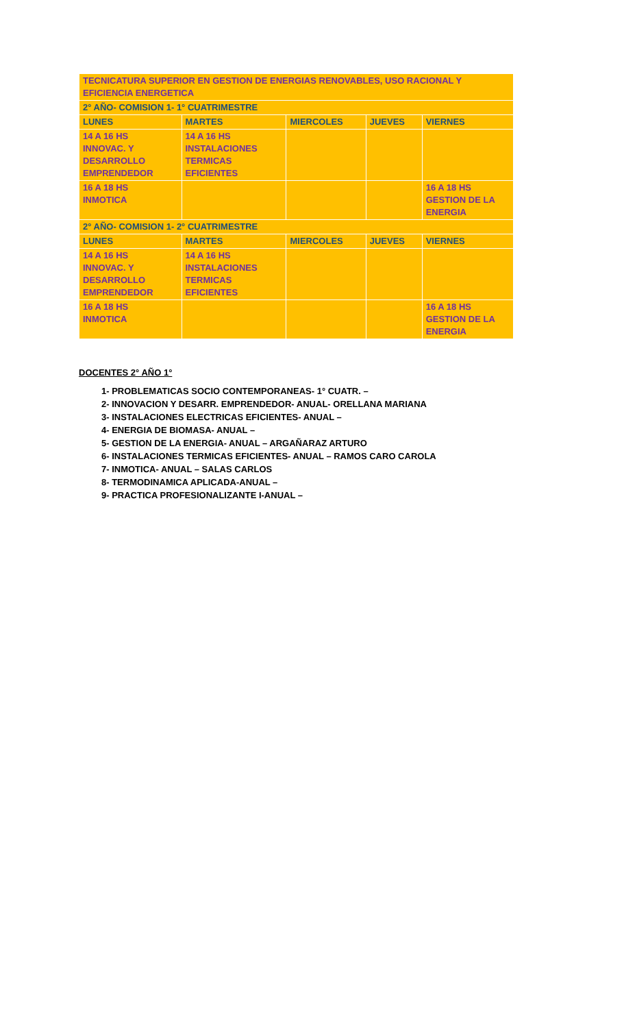| TECNICATURA SUPERIOR EN GESTION DE ENERGIAS RENOVABLES, USO RACIONAL Y EFICIENCIA ENERGETICA | | | | |
| --- | --- | --- | --- | --- |
| 2° AÑO- COMISION 1- 1° CUATRIMESTRE | | | | |
| LUNES | MARTES | MIERCOLES | JUEVES | VIERNES |
| 14 A 16 HS INNOVAC. Y DESARROLLO EMPRENDEDOR | 14 A 16 HS INSTALACIONES TERMICAS EFICIENTES | | | |
| 16 A 18 HS INMOTICA | | | | 16 A 18 HS GESTION DE LA ENERGIA |
| 2° AÑO- COMISION 1- 2° CUATRIMESTRE | | | | |
| LUNES | MARTES | MIERCOLES | JUEVES | VIERNES |
| 14 A 16 HS INNOVAC. Y DESARROLLO EMPRENDEDOR | 14 A 16 HS INSTALACIONES TERMICAS EFICIENTES | | | |
| 16 A 18 HS INMOTICA | | | | 16 A 18 HS GESTION DE LA ENERGIA |
DOCENTES 2° AÑO 1°
1- PROBLEMATICAS SOCIO CONTEMPORANEAS- 1° CUATR. –
2- INNOVACION Y DESARR. EMPRENDEDOR- ANUAL- ORELLANA MARIANA
3- INSTALACIONES ELECTRICAS EFICIENTES- ANUAL –
4- ENERGIA DE BIOMASA- ANUAL –
5- GESTION DE LA ENERGIA- ANUAL – ARGAÑARAZ ARTURO
6- INSTALACIONES TERMICAS EFICIENTES- ANUAL – RAMOS CARO CAROLA
7- INMOTICA- ANUAL – SALAS CARLOS
8- TERMODINAMICA APLICADA-ANUAL –
9- PRACTICA PROFESIONALIZANTE I-ANUAL –